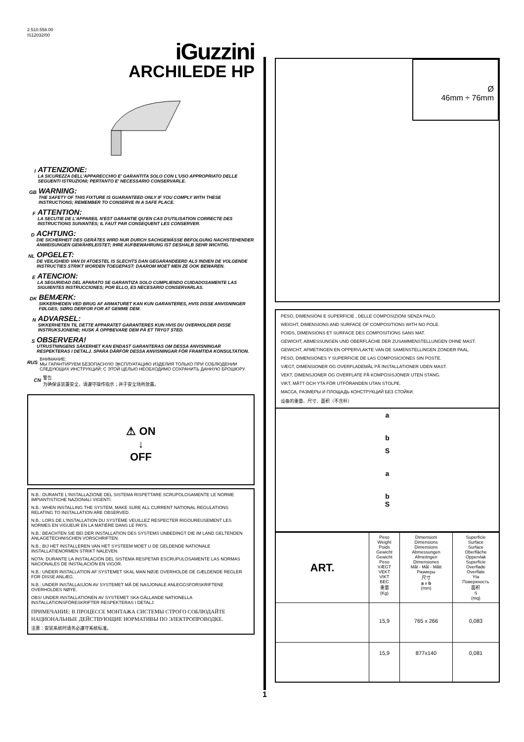2.510.558.00
IS12032/00
iGuzzini
ARCHILEDE HP
I
ATTENZIONE:
LA SICUREZZA DELL'APPARECCHIO E' GARANTITA SOLO CON L'USO APPROPRIATO DELLE SEGUENTI ISTRUZIONI; PERTANTO E' NECESSARIO CONSERVARLE.
GB
WARNING:
THE SAFETY OF THIS FIXTURE IS GUARANTEED ONLY IF YOU COMPLY WITH THESE INSTRUCTIONS; REMEMBER TO CONSERVE IN A SAFE PLACE.
F
ATTENTION:
LA SECUTIE DE L'APPAREIL N'EST GARANTIE QU'EN CAS D'UTILISATION CORRECTE DES INSTRUCTIONS SUIVANTES; IL FAUT PAR CONSEQUENT LES CONSERVER.
D
ACHTUNG:
DIE SICHERHEIT DES GERÄTES WIRD NUR DURCH SACHGEMÄSSE BEFOLGUNG NACHSTEHENDER ANWEISUNGEN GEWÄHRLEISTET; IHRE AUFBEWAHRUNG IST DESHALB SEHR WICHTIG.
NL
OPGELET:
DE VEILIGHEID VAN DI ATOESTEL IS SLECHTS DAN GEGARANDEERD ALS INDIEN DE VOLGENDE INSTRUCTIES STRIKT WORDEN TOEGEPAST: DAAROM MOET MEN ZE OOK BEWAREN.
E
ATENCION:
LA SEGURIDAD DEL APARATO SE GARANTIZA SOLO CUMPLIENDO CUIDADOSAMENTE LAS SIGUIENTES INSTRUCCIONES; POR ELLO, ES NECESARIO CONSERVARLAS.
DK
BEMÆRK:
SIKKERHEDEN VED BRUG AF ARMATURET KAN KUN GARANTERES, HVIS DISSE ANVISNINGER FØLGES; SØRG DERFOR FOR AT GEMME DEM.
N
ADVARSEL:
SIKKERHETEN TIL DETTE APPARATET GARANTERES KUN HVIS DU OVERHOLDER DISSE INSTRUKSJONENE; HUSK Å OPPBEVARE DEM PÅ ET TRYGT STED.
S
OBSERVERA!
UTRUSTNINGENS SÄKERHET KAN ENDAST GARANTERAS OM DESSA ANVISNINGAR RESPEKTERAS I DETALJ. SPARA DÄRFÖR DESSA ANVISNINGAR FÖR FRAMTIDA KONSULTATION.
RUS
ВНИМАНИЕ:
МЫ ГАРАНТИРУЕМ БЕЗОПАСНУЮ ЭКСПЛУАТАЦИЮ ИЗДЕЛИЯ ТОЛЬКО ПРИ СОБЛЮДЕНИИ СЛЕДУЮЩИХ ИНСТРУКЦИЙ; С ЭТОЙ ЦЕЛЬЮ НЕОБХОДИМО СОХРАНИТЬ ДАННУЮ БРОШЮРУ.
CN
警告
为确保该装置安全，请遵守操作指示；并于安全场所放置。
⚠ ON
↓
OFF
N.B.: DURANTE L'INSTALLAZIONE DEL SISTEMA RISPETTARE SCRUPOLOSAMENTE LE NORME IMPIANTISTICHE NAZIONALI VIGENTI.
N.B.: WHEN INSTALLING THE SYSTEM, MAKE SURE ALL CURRENT NATIONAL REGULATIONS RELATING TO INSTALLATION ARE OBSERVED.
N.B.: LORS DE L'INSTALLATION DU SYSTÈME VEUILLEZ RESPECTER RIGOUREUSEMENT LES NORMES EN VIGUEUR EN LA MATIÈRE DANS LE PAYS.
N.B.: BEACHTEN SIE BEI DER INSTALLATION DES SYSTEMS UNBEDINGT DIE IM LAND GELTENDEN ANLAGETECHNISCHEN VORSCHRIFTEN.
N.B.: BIJ HET INSTALLEREN VAN HET SYSTEEM MOET U DE GELDENDE NATIONALE INSTALLATIENORMEN STRIKT NALEVEN.
NOTA: DURANTE LA INSTALACIÓN DEL SISTEMA RESPETAR ESCRUPULOSAMENTE LAS NORMAS NACIONALES DE INSTALACIÓN EN VIGOR.
N.B.: UNDER INSTALLATION AF SYSTEMET SKAL MAN NØJE OVERHOLDE DE GÆLDENDE REGLER FOR DISSE ANLÆG.
N.B.: UNDER INSTALLASJON AV SYSTEMET MÅ DE NASJONALE ANLEGGSFORSKRIFTENE OVERHOLDES NØYE.
OBS! UNDER INSTALLATIONEN AV SYSTEMET SKA GÄLLANDE NATIONELLA INSTALLATIONSFÖRESKRIFTER RESPEKTERAS I DETALJ.
ПРИМЕЧАНИЕ: В ПРОЦЕССЕ МОНТАЖА СИСТЕМЫ СТРОГО СОБЛЮДАЙТЕ НАЦИОНАЛЬНЫЕ ДЕЙСТВУЮЩИЕ НОРМАТИВЫ ПО ЭЛЕКТРОПРОВОДКЕ.
注意：安装系统时请务必遵守系统标准。
1
Ø
46mm ÷ 76mm
PESO, DIMENSIONI E SUPERFICIE , DELLE COMPOSIZIONI SENZA PALO.
WEIGHT, DIMENSIONS AND SURFACE OF COMPOSITIONS WITH NO POLE.
POIDS, DIMENSIONS ET SURFACE DES COMPOSITIONS SANS MAT.
GEWICHT, ABMESSUNGEN UND OBERFLÄCHE DER ZUSAMMENSTELLUNGEN OHNE MAST.
GEWICHT, AFMETINGEN EN OPPERVLAKTE VAN DE SAMENSTELLINGEN ZONDER PAAL.
PESO, DIMENSIONES Y SUPERFICIE DE LAS COMPOSICIONES SIN POSTE.
VÆGT, DIMENSIONER OG OVERFLADEMÅL PÅ INSTALLATIONER UDEN MAST.
VEKT, DIMENSJONER OG OVERFLATE PÅ KOMPOSISJONER UTEN STANG.
VIKT, MÅTT OCH YTA FÖR UTFÖRANDEN UTAN STOLPE.
МАССА, РАЗМЕРЫ И ПЛОЩАДЬ КОНСТРУКЦИЙ БЕЗ СТОЙКИ.
设备的重量、尺寸、面积（不含杆）
a
b
S
a
b
S
| ART. | Peso Weight Poids Gewicht Gewicht Peso VÆGT VEKT VIKT ВЕС 重量 (Kg) | Dimensioni Dimensions Dimensions Abmessungen Afmetingen Dimensiones Mål - Mål - Mått Размеры 尺寸 a x b (mm) | Superficie Surface Surface Oberfläche Oppervlak Superficie Overflade Overflate Yta Поверхность 面积 S (mq) |
| | 15,9 | 765 x 266 | 0,083 |
| | 15,9 | 877x140 | 0,081 |